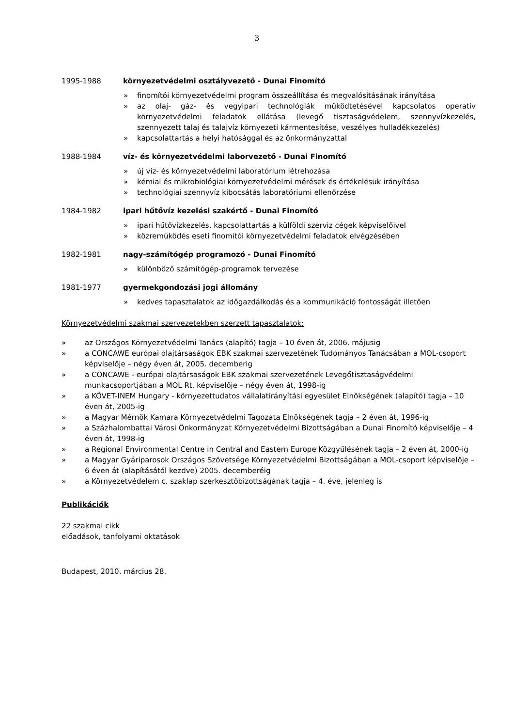3
1995-1988 környezetvédelmi osztályvezető - Dunai Finomító
» finomítói környezetvédelmi program összeállítása és megvalósításának irányítása
» az olaj- gáz- és vegyipari technológiák működtetésével kapcsolatos operatív környezetvédelmi feladatok ellátása (levegő tisztaságvédelem, szennyvízkezelés, szennyezett talaj és talajvíz környezeti kármentesítése, veszélyes hulladékkezelés)
» kapcsolattartás a helyi hatósággal és az önkormányzattal
1988-1984 víz- és környezetvédelmi laborvezető - Dunai Finomító
» új víz- és környezetvédelmi laboratórium létrehozása
» kémiai és mikrobiológiai környezetvédelmi mérések és értékelésük irányítása
» technológiai szennyvíz kibocsátás laboratóriumi ellenőrzése
1984-1982 ipari hűtővíz kezelési szakértő - Dunai Finomító
» ipari hűtővízkezelés, kapcsolattartás a külföldi szerviz cégek képviselőivel
» közreműködés eseti finomítói környezetvédelmi feladatok elvégzésében
1982-1981 nagy-számítógép programozó - Dunai Finomító
» különböző számítógép-programok tervezése
1981-1977 gyermekgondozási jogi állomány
» kedves tapasztalatok az időgazdálkodás és a kommunikáció fontosságát illetően
Környezetvédelmi szakmai szervezetekben szerzett tapasztalatok:
» az Országos Környezetvédelmi Tanács (alapító) tagja – 10 éven át, 2006. májusig
» a CONCAWE európai olajtársaságok EBK szakmai szervezetének Tudományos Tanácsában a MOL-csoport képviselője – négy éven át, 2005. decemberig
» a CONCAWE - európai olajtársaságok EBK szakmai szervezetének Levegőtisztaságvédelmi munkacsoportjában a MOL Rt. képviselője – négy éven át, 1998-ig
» a KÖVET-INEM Hungary - környezettudatos vállalatirányítási egyesület Elnökségének (alapító) tagja – 10 éven át, 2005-ig
» a Magyar Mérnök Kamara Környezetvédelmi Tagozata Elnökségének tagja – 2 éven át, 1996-ig
» a Százhalombattai Városi Önkormányzat Környezetvédelmi Bizottságában a Dunai Finomító képviselője – 4 éven át, 1998-ig
» a Regional Environmental Centre in Central and Eastern Europe Közgyűlésének tagja – 2 éven át, 2000-ig
» a Magyar Gyáriparosok Országos Szövetsége Környezetvédelmi Bizottságában a MOL-csoport képviselője – 6 éven át (alapításától kezdve) 2005. decemberéig
» a Környezetvédelem c. szaklap szerkesztőbizottságának tagja – 4. éve, jelenleg is
Publikációk
22 szakmai cikk
előadások, tanfolyami oktatások
Budapest, 2010. március 28.